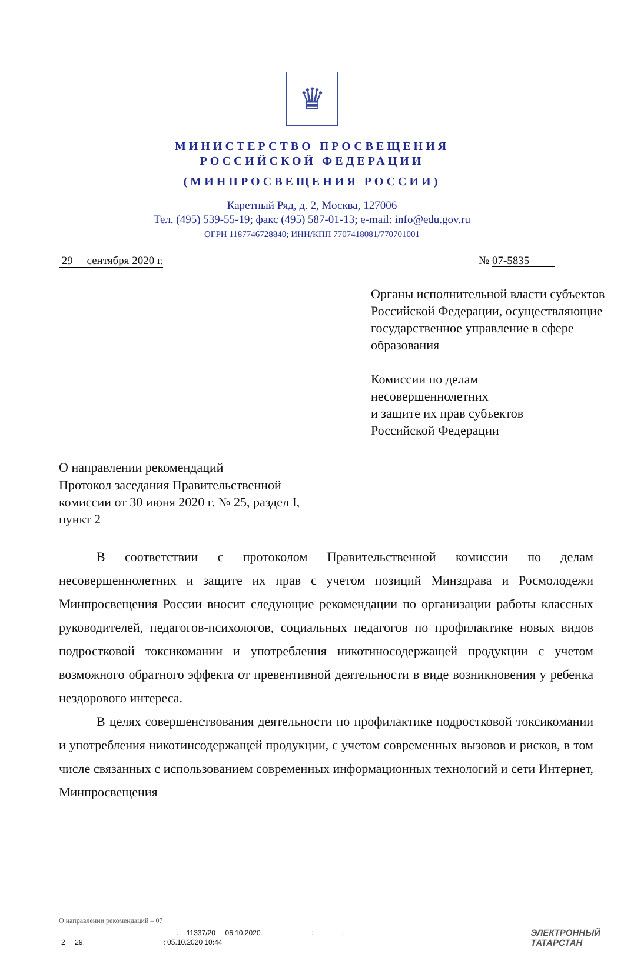♛
МИНИСТЕРСТВО ПРОСВЕЩЕНИЯ
РОССИЙСКОЙ ФЕДЕРАЦИИ
(МИНПРОСВЕЩЕНИЯ РОССИИ)
Каретный Ряд, д. 2, Москва, 127006
Тел. (495) 539-55-19; факс (495) 587-01-13; e-mail: info@edu.gov.ru
ОГРН 1187746728840; ИНН/КПП 7707418081/770701001
29 сентября 2020 г. № 07-5835
Органы исполнительной власти субъектов Российской Федерации, осуществляющие государственное управление в сфере образования
Комиссии по делам
несовершеннолетних
и защите их прав субъектов
Российской Федерации
О направлении рекомендаций
Протокол заседания Правительственной комиссии от 30 июня 2020 г. № 25, раздел I, пункт 2
В соответствии с протоколом Правительственной комиссии по делам несовершеннолетних и защите их прав с учетом позиций Минздрава и Росмолодежи Минпросвещения России вносит следующие рекомендации по организации работы классных руководителей, педагогов-психологов, социальных педагогов по профилактике новых видов подростковой токсикомании и употребления никотиносодержащей продукции с учетом возможного обратного эффекта от превентивной деятельности в виде возникновения у ребенка нездорового интереса.
В целях совершенствования деятельности по профилактике подростковой токсикомании и употребления никотинсодержащей продукции, с учетом современных вызовов и рисков, в том числе связанных с использованием современных информационных технологий и сети Интернет, Минпросвещения
О направлении рекомендаций – 07
. 11337/20 06.10.2020. : . .
2 29. : 05.10.2020 10:44
ЭЛЕКТРОННЫЙ
ТАТАРСТАН